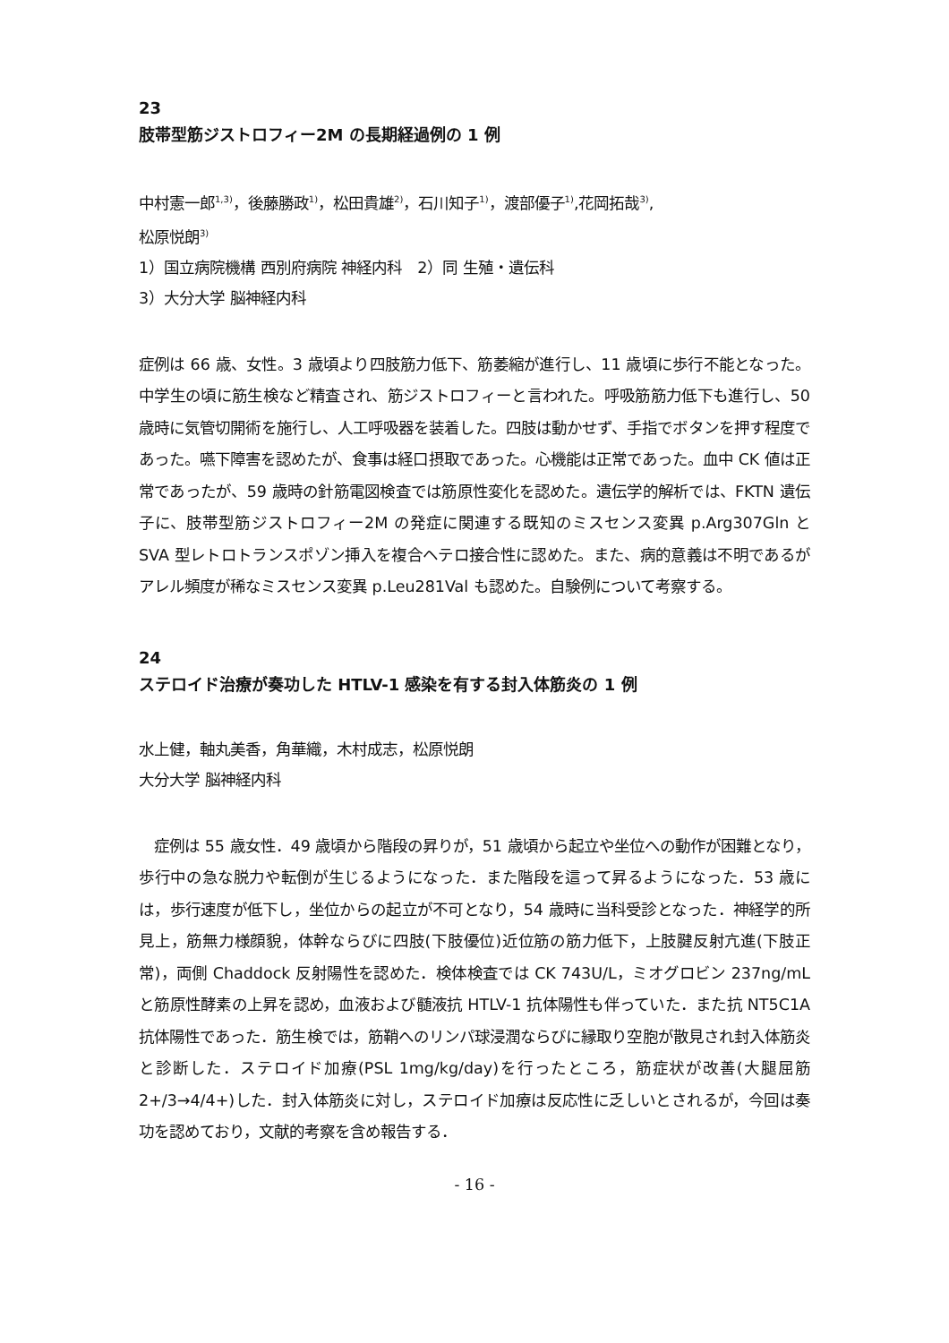23
肢帯型筋ジストロフィー2M の長期経過例の 1 例
中村憲一郎<sup>1,3)</sup>，後藤勝政<sup>1)</sup>，松田貴雄<sup>2)</sup>，石川知子<sup>1)</sup>，渡部優子<sup>1)</sup>,花岡拓哉<sup>3)</sup>,
松原悦朗<sup>3)</sup>
1）国立病院機構 西別府病院 神経内科　2）同 生殖・遺伝科
3）大分大学 脳神経内科
症例は 66 歳、女性。3 歳頃より四肢筋力低下、筋萎縮が進行し、11 歳頃に歩行不能となった。中学生の頃に筋生検など精査され、筋ジストロフィーと言われた。呼吸筋筋力低下も進行し、50 歳時に気管切開術を施行し、人工呼吸器を装着した。四肢は動かせず、手指でボタンを押す程度であった。嚥下障害を認めたが、食事は経口摂取であった。心機能は正常であった。血中 CK 値は正常であったが、59 歳時の針筋電図検査では筋原性変化を認めた。遺伝学的解析では、FKTN 遺伝子に、肢帯型筋ジストロフィー2M の発症に関連する既知のミスセンス変異 p.Arg307Gln と SVA 型レトロトランスポゾン挿入を複合ヘテロ接合性に認めた。また、病的意義は不明であるがアレル頻度が稀なミスセンス変異 p.Leu281Val も認めた。自験例について考察する。
24
ステロイド治療が奏功した HTLV-1 感染を有する封入体筋炎の 1 例
水上健，軸丸美香，角華織，木村成志，松原悦朗
大分大学 脳神経内科
　症例は 55 歳女性．49 歳頃から階段の昇りが，51 歳頃から起立や坐位への動作が困難となり，歩行中の急な脱力や転倒が生じるようになった．また階段を這って昇るようになった．53 歳には，歩行速度が低下し，坐位からの起立が不可となり，54 歳時に当科受診となった．神経学的所見上，筋無力様顔貌，体幹ならびに四肢(下肢優位)近位筋の筋力低下，上肢腱反射亢進(下肢正常)，両側 Chaddock 反射陽性を認めた．検体検査では CK 743U/L，ミオグロビン 237ng/mL と筋原性酵素の上昇を認め，血液および髄液抗 HTLV-1 抗体陽性も伴っていた．また抗 NT5C1A 抗体陽性であった．筋生検では，筋鞘へのリンパ球浸潤ならびに縁取り空胞が散見され封入体筋炎と診断した．ステロイド加療(PSL 1mg/kg/day)を行ったところ，筋症状が改善(大腿屈筋 2+/3→4/4+)した．封入体筋炎に対し，ステロイド加療は反応性に乏しいとされるが，今回は奏功を認めており，文献的考察を含め報告する．
- 16 -